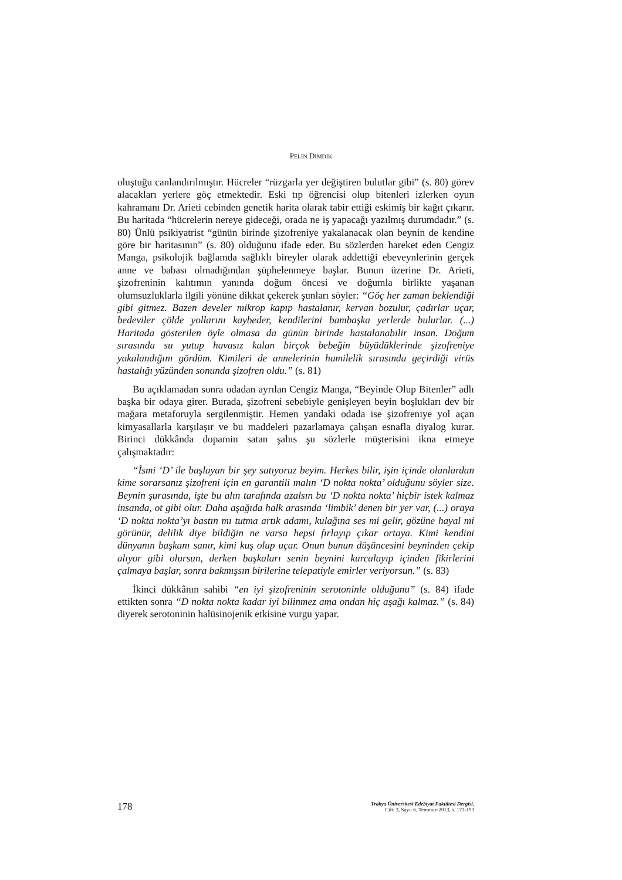PELİN DİMDİK
oluştuğu canlandırılmıştır. Hücreler “rüzgarla yer değiştiren bulutlar gibi” (s. 80) görev alacakları yerlere göç etmektedir. Eski tıp öğrencisi olup bitenleri izlerken oyun kahramanı Dr. Arieti cebinden genetik harita olarak tabir ettiği eskimiş bir kağıt çıkarır. Bu haritada “hücrelerin nereye gideceği, orada ne iş yapacağı yazılmış durumdadır.” (s. 80) Ünlü psikiyatrist “günün birinde şizofreniye yakalanacak olan beynin de kendine göre bir haritasının” (s. 80) olduğunu ifade eder. Bu sözlerden hareket eden Cengiz Manga, psikolojik bağlamda sağlıklı bireyler olarak addettiği ebeveynlerinin gerçek anne ve babası olmadığından şüphelenmeye başlar. Bunun üzerine Dr. Arieti, şizofreninin kalıtımın yanında doğum öncesi ve doğumla birlikte yaşanan olumsuzluklarla ilgili yönüne dikkat çekerek şunları söyler: “Göç her zaman beklendiği gibi gitmez. Bazen develer mikrop kapıp hastalanır, kervan bozulur, çadırlar uçar, bedeviler çölde yollarını kaybeder, kendilerini bambaşka yerlerde bulurlar. (...) Haritada gösterilen öyle olmasa da günün birinde hastalanabilir insan. Doğum sırasında su yutup havasız kalan birçok bebeğin büyüdüklerinde şizofreniye yakalandığını gördüm. Kimileri de annelerinin hamilelik sırasında geçirdiği virüs hastalığı yüzünden sonunda şizofren oldu.” (s. 81)
Bu açıklamadan sonra odadan ayrılan Cengiz Manga, “Beyinde Olup Bitenler” adlı başka bir odaya girer. Burada, şizofreni sebebiyle genişleyen beyin boşlukları dev bir mağara metaforuyla sergilenmiştir. Hemen yandaki odada ise şizofreniye yol açan kimyasallarla karşılaşır ve bu maddeleri pazarlamaya çalışan esnafla diyalog kurar. Birinci dükkânda dopamin satan şahıs şu sözlerle müşterisini ikna etmeye çalışmaktadır:
“İsmi ‘D’ ile başlayan bir şey satıyoruz beyim. Herkes bilir, işin içinde olanlardan kime sorarsanız şizofreni için en garantili malın ‘D nokta nokta’ olduğunu söyler size. Beynin şurasında, işte bu alın tarafında azalsın bu ‘D nokta nokta’ hiçbir istek kalmaz insanda, ot gibi olur. Daha aşağıda halk arasında ‘limbik’ denen bir yer var, (...) oraya ‘D nokta nokta’yı bastın mı tutma artık adamı, kulağına ses mi gelir, gözüne hayal mi görünür, delilik diye bildiğin ne varsa hepsi fırlayıp çıkar ortaya. Kimi kendini dünyanın başkanı sanır, kimi kuş olup uçar. Onun bunun düşüncesini beyninden çekip alıyor gibi olursun, derken başkaları senin beynini kurcalayıp içinden fikirlerini çalmaya başlar, sonra bakmışsın birilerine telepatiyle emirler veriyorsun.” (s. 83)
İkinci dükkânın sahibi “en iyi şizofreninin serotoninle olduğunu” (s. 84) ifade ettikten sonra “D nokta nokta kadar iyi bilinmez ama ondan hiç aşağı kalmaz.” (s. 84) diyerek serotoninin halüsinojenik etkisine vurgu yapar.
178
Trakya Üniversitesi Edebiyat Fakültesi Dergisi,
Cilt: 3, Sayı: 6, Temmuz-2013, s. 173-193